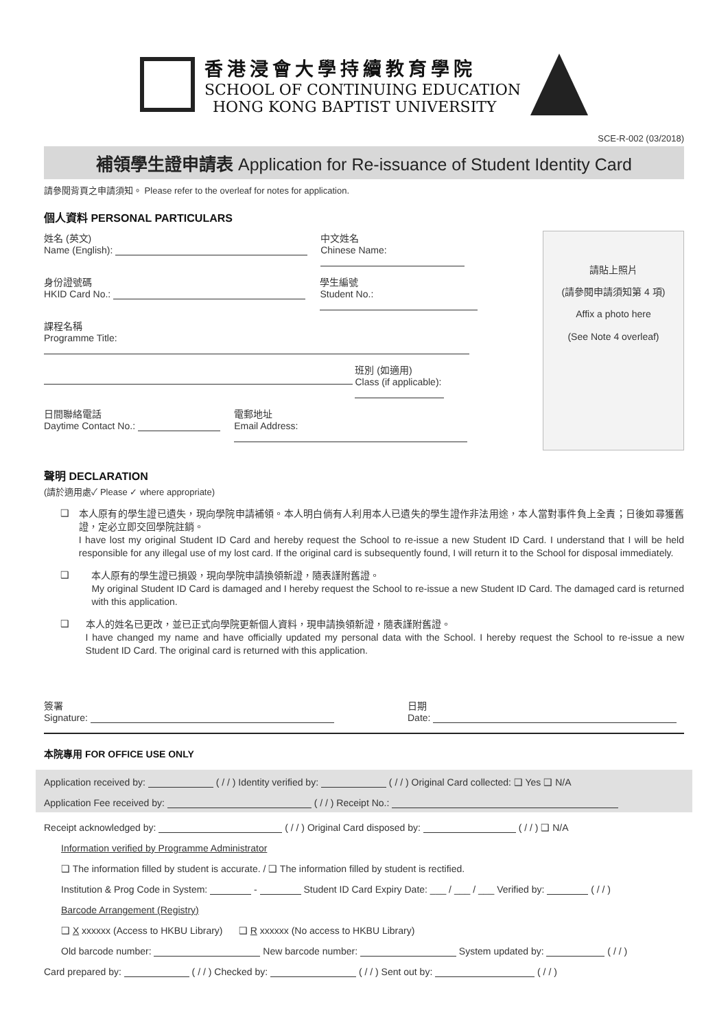香港浸會大學持續教育學院
SCHOOL OF CONTINUING EDUCATION
HONG KONG BAPTIST UNIVERSITY
SCE-R-002 (03/2018)
補領學生證申請表 Application for Re-issuance of Student Identity Card
請參閱背頁之申請須知。 Please refer to the overleaf for notes for application.
個人資料 PERSONAL PARTICULARS
姓名 (英文)
Name (English):
中文姓名
Chinese Name:
身份證號碼
HKID Card No.:
學生編號
Student No.:
課程名稱
Programme Title:
班別 (如適用)
Class (if applicable):
日間聯絡電話
Daytime Contact No.:
電郵地址
Email Address:
請貼上照片
(請參閱申請須知第 4 項)
Affix a photo here
(See Note 4 overleaf)
聲明 DECLARATION
(請於適用處✓ Please ✓ where appropriate)
❑
本人原有的學生證已遺失，現向學院申請補領。本人明白倘有人利用本人已遺失的學生證作非法用途，本人當對事件負上全責；日後如尋獲舊證，定必立即交回學院註銷。
I have lost my original Student ID Card and hereby request the School to re-issue a new Student ID Card. I understand that I will be held responsible for any illegal use of my lost card. If the original card is subsequently found, I will return it to the School for disposal immediately.
❑
本人原有的學生證已損毀，現向學院申請換領新證，隨表謹附舊證。
My original Student ID Card is damaged and I hereby request the School to re-issue a new Student ID Card. The damaged card is returned with this application.
❑
本人的姓名已更改，並已正式向學院更新個人資料，現申請換領新證，隨表謹附舊證。
I have changed my name and have officially updated my personal data with the School. I hereby request the School to re-issue a new Student ID Card. The original card is returned with this application.
簽署
Signature:
日期
Date:
本院專用 FOR OFFICE USE ONLY
Application received by: ( / / ) Identity verified by: ( / / ) Original Card collected: ❑ Yes ❑ N/A
Application Fee received by: ( / / ) Receipt No.:
Receipt acknowledged by: ( / / ) Original Card disposed by: ( / / ) ❑ N/A
Information verified by Programme Administrator
❑ The information filled by student is accurate. / ❑ The information filled by student is rectified.
Institution & Prog Code in System: - Student ID Card Expiry Date: ___ / ___ / ___ Verified by: ( / / )
Barcode Arrangement (Registry)
❑ X xxxxxx (Access to HKBU Library) ❑ R xxxxxx (No access to HKBU Library)
Old barcode number: New barcode number: System updated by: ( / / )
Card prepared by: ( / / ) Checked by: ( / / ) Sent out by: ( / / )